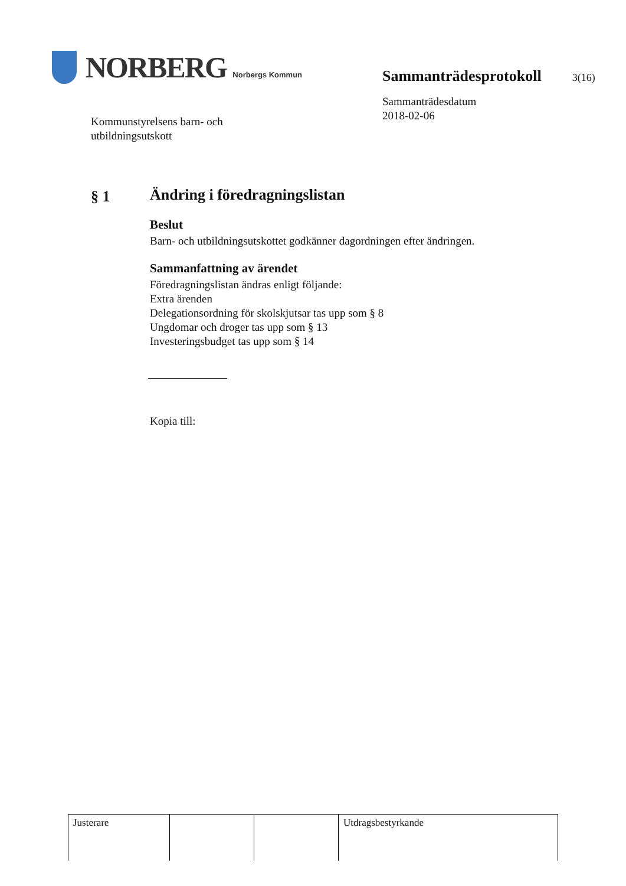NORBERG Norbergs Kommun
Kommunstyrelsens barn- och
utbildningsutskott
Sammanträdesprotokoll
3(16)
Sammanträdesdatum
2018-02-06
§ 1
Ändring i föredragningslistan
Beslut
Barn- och utbildningsutskottet godkänner dagordningen efter ändringen.
Sammanfattning av ärendet
Föredragningslistan ändras enligt följande:
Extra ärenden
Delegationsordning för skolskjutsar tas upp som § 8
Ungdomar och droger tas upp som § 13
Investeringsbudget tas upp som § 14
Kopia till:
| Justerare | | | Utdragsbestyrkande |